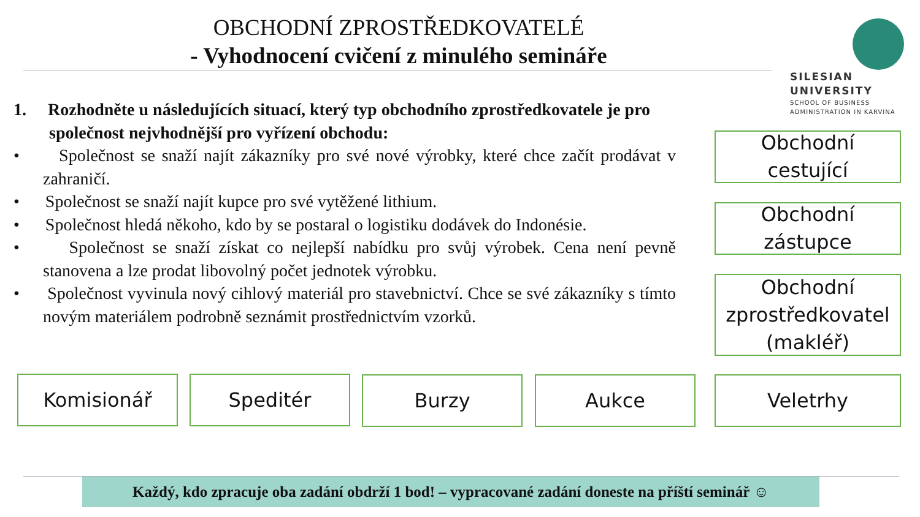OBCHODNÍ ZPROSTŘEDKOVATELÉ
- Vyhodnocení cvičení z minulého semináře
SILESIAN
UNIVERSITY
SCHOOL OF BUSINESS
ADMINISTRATION IN KARVINA
1. Rozhodněte u následujících situací, který typ obchodního zprostředkovatele je pro společnost nejvhodnější pro vyřízení obchodu:
• Společnost se snaží najít zákazníky pro své nové výrobky, které chce začít prodávat v zahraničí.
• Společnost se snaží najít kupce pro své vytěžené lithium.
• Společnost hledá někoho, kdo by se postaral o logistiku dodávek do Indonésie.
• Společnost se snaží získat co nejlepší nabídku pro svůj výrobek. Cena není pevně stanovena a lze prodat libovolný počet jednotek výrobku.
• Společnost vyvinula nový cihlový materiál pro stavebnictví. Chce se své zákazníky s tímto novým materiálem podrobně seznámit prostřednictvím vzorků.
Obchodní
cestující
Obchodní
zástupce
Obchodní
zprostředkovatel
(makléř)
Komisionář Speditér Burzy Aukce Veletrhy
Každý, kdo zpracuje oba zadání obdrží 1 bod! – vypracované zadání doneste na příští seminář ☺